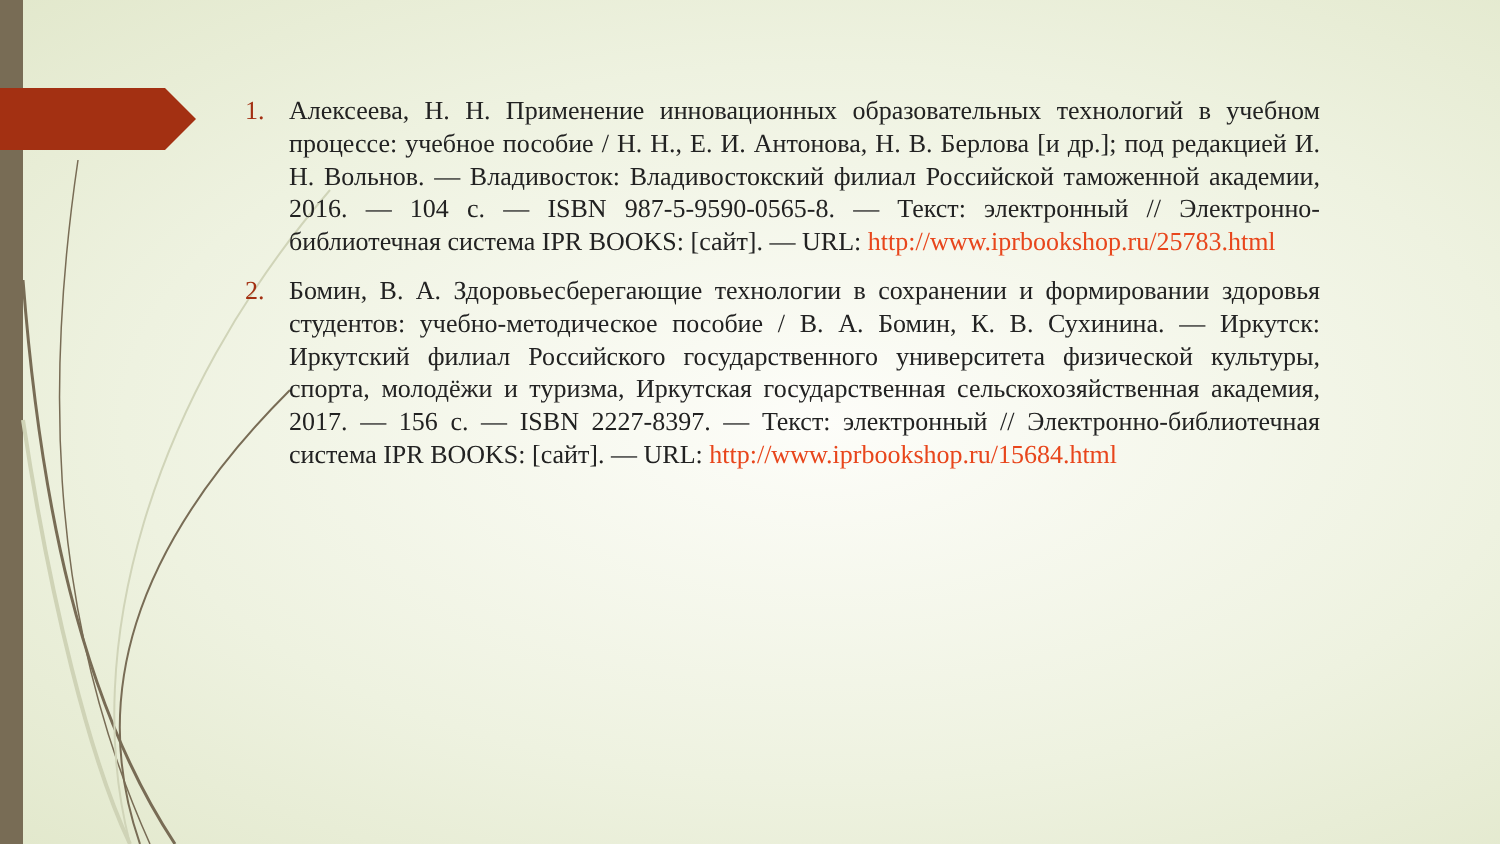1. Алексеева, Н. Н. Применение инновационных образовательных технологий в учебном процессе: учебное пособие / Н. Н., Е. И. Антонова, Н. В. Берлова [и др.]; под редакцией И. Н. Вольнов. — Владивосток: Владивостокский филиал Российской таможенной академии, 2016. — 104 с. — ISBN 987-5-9590-0565-8. — Текст: электронный // Электронно-библиотечная система IPR BOOKS: [сайт]. — URL: http://www.iprbookshop.ru/25783.html
2. Бомин, В. А. Здоровьесберегающие технологии в сохранении и формировании здоровья студентов: учебно-методическое пособие / В. А. Бомин, К. В. Сухинина. — Иркутск: Иркутский филиал Российского государственного университета физической культуры, спорта, молодёжи и туризма, Иркутская государственная сельскохозяйственная академия, 2017. — 156 с. — ISBN 2227-8397. — Текст: электронный // Электронно-библиотечная система IPR BOOKS: [сайт]. — URL: http://www.iprbookshop.ru/15684.html